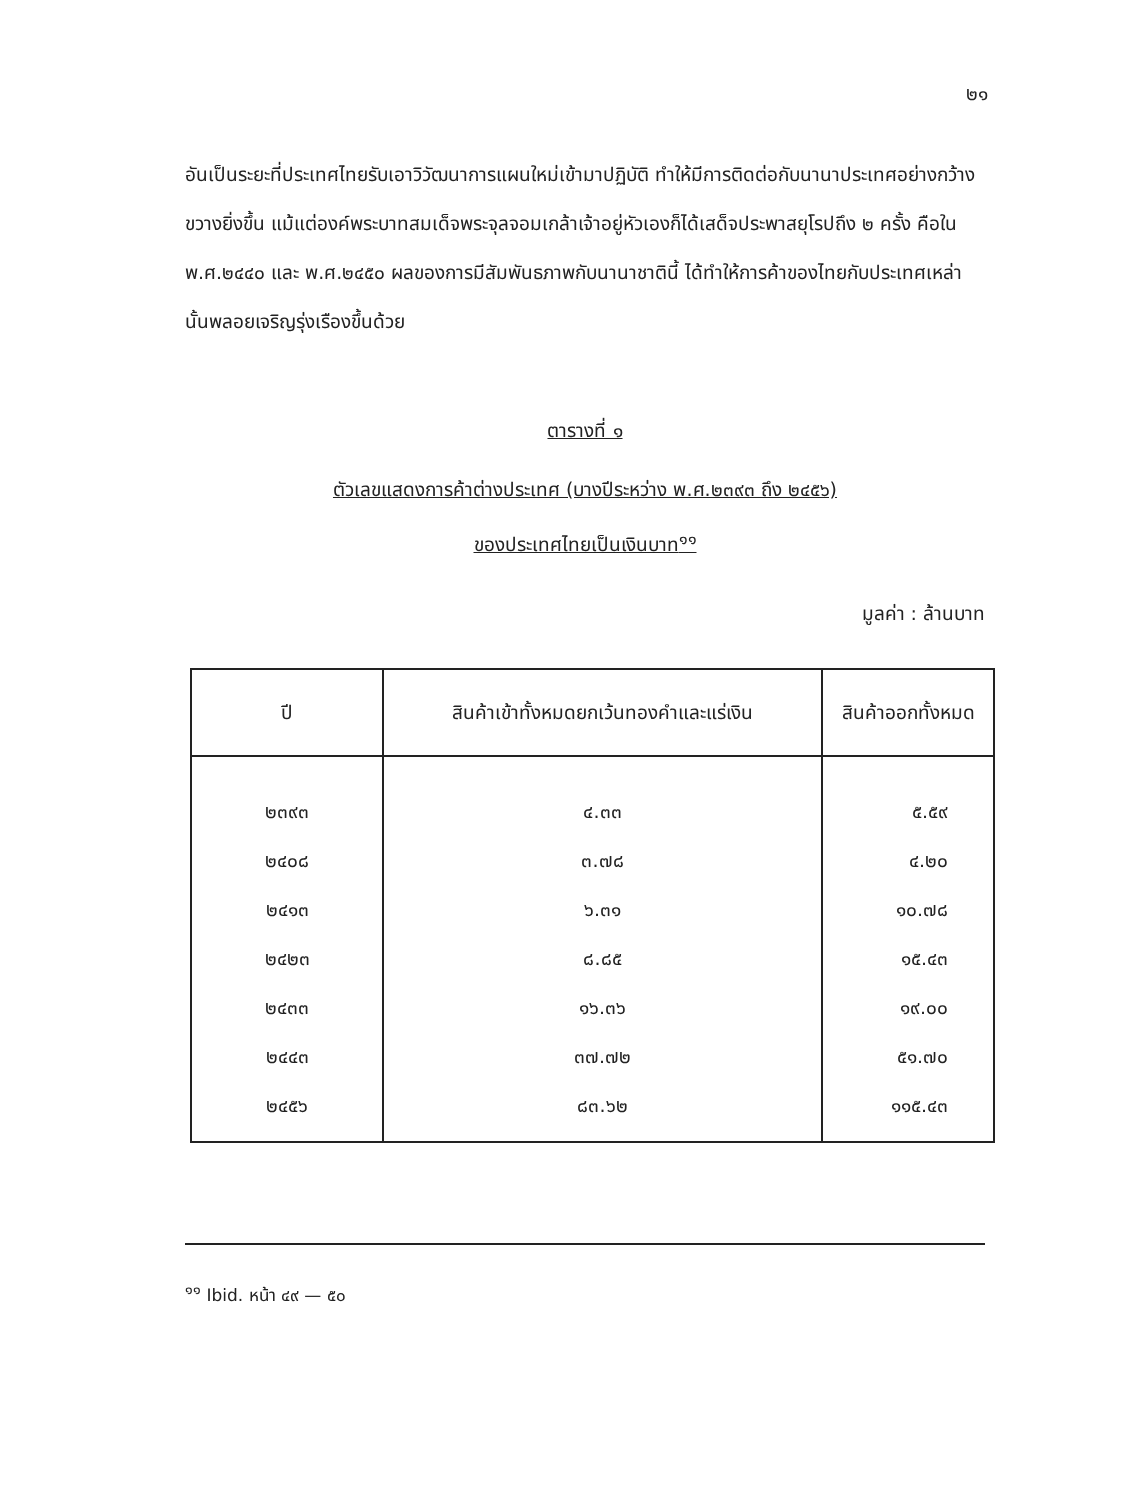๒๑
อันเป็นระยะที่ประเทศไทยรับเอาวิวัฒนาการแผนใหม่เข้ามาปฏิบัติ ทำให้มีการติดต่อกับนานาประเทศอย่างกว้างขวางยิ่งขึ้น แม้แต่องค์พระบาทสมเด็จพระจุลจอมเกล้าเจ้าอยู่หัวเองก็ได้เสด็จประพาสยุโรปถึง ๒ ครั้ง คือใน พ.ศ.๒๔๔๐ และ พ.ศ.๒๔๕๐ ผลของการมีสัมพันธภาพกับนานาชาตินี้ ได้ทำให้การค้าของไทยกับประเทศเหล่านั้นพลอยเจริญรุ่งเรืองขึ้นด้วย
ตารางที่ ๑
ตัวเลขแสดงการค้าต่างประเทศ (บางปีระหว่าง พ.ศ.๒๓๙๓ ถึง ๒๔๕๖)
ของประเทศไทยเป็นเงินบาท<sup>๑๑</sup>
มูลค่า : ล้านบาท
| ปี | สินค้าเข้าทั้งหมดยกเว้นทองคำและแร่เงิน | สินค้าออกทั้งหมด |
| --- | --- | --- |
| ๒๓๙๓ | ๔.๓๓ | ๕.๕๙ |
| ๒๔๐๘ | ๓.๗๘ | ๔.๒๐ |
| ๒๔๑๓ | ๖.๓๑ | ๑๐.๗๘ |
| ๒๔๒๓ | ๘.๘๕ | ๑๕.๔๓ |
| ๒๔๓๓ | ๑๖.๓๖ | ๑๙.๐๐ |
| ๒๔๔๓ | ๓๗.๗๒ | ๕๑.๗๐ |
| ๒๔๕๖ | ๘๓.๖๒ | ๑๑๕.๔๓ |
<sup>๑๑</sup> Ibid. หน้า ๔๙ — ๕๐